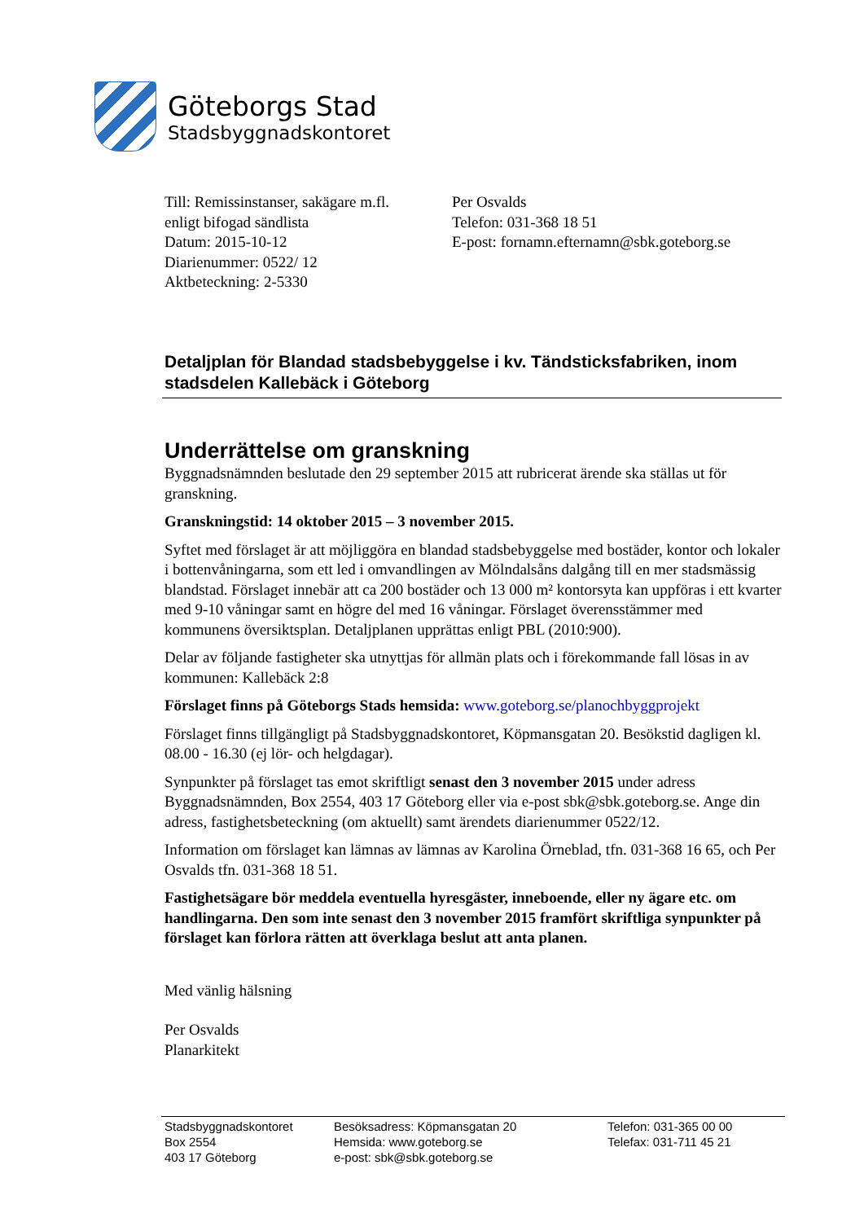Göteborgs Stad
Stadsbyggnadskontoret
Till: Remissinstanser, sakägare m.fl.
enligt bifogad sändlista
Datum: 2015-10-12
Diarienummer: 0522/ 12
Aktbeteckning: 2-5330
Per Osvalds
Telefon: 031-368 18 51
E-post: fornamn.efternamn@sbk.goteborg.se
Detaljplan för Blandad stadsbebyggelse i kv. Tändsticksfabriken, inom stadsdelen Kallebäck i Göteborg
Underrättelse om granskning
Byggnadsnämnden beslutade den 29 september 2015 att rubricerat ärende ska ställas ut för granskning.
Granskningstid: 14 oktober 2015 – 3 november 2015.
Syftet med förslaget är att möjliggöra en blandad stadsbebyggelse med bostäder, kontor och lokaler i bottenvåningarna, som ett led i omvandlingen av Mölndalsåns dalgång till en mer stadsmässig blandstad. Förslaget innebär att ca 200 bostäder och 13 000 m² kontorsyta kan uppföras i ett kvarter med 9-10 våningar samt en högre del med 16 våningar. Förslaget överensstämmer med kommunens översiktsplan. Detaljplanen upprättas enligt PBL (2010:900).
Delar av följande fastigheter ska utnyttjas för allmän plats och i förekommande fall lösas in av kommunen: Kallebäck 2:8
Förslaget finns på Göteborgs Stads hemsida: www.goteborg.se/planochbyggprojekt
Förslaget finns tillgängligt på Stadsbyggnadskontoret, Köpmansgatan 20. Besökstid dagligen kl. 08.00 - 16.30 (ej lör- och helgdagar).
Synpunkter på förslaget tas emot skriftligt senast den 3 november 2015 under adress Byggnadsnämnden, Box 2554, 403 17 Göteborg eller via e-post sbk@sbk.goteborg.se. Ange din adress, fastighetsbeteckning (om aktuellt) samt ärendets diarienummer 0522/12.
Information om förslaget kan lämnas av lämnas av Karolina Örneblad, tfn. 031-368 16 65, och Per Osvalds tfn. 031-368 18 51.
Fastighetsägare bör meddela eventuella hyresgäster, inneboende, eller ny ägare etc. om handlingarna. Den som inte senast den 3 november 2015 framfört skriftliga synpunkter på förslaget kan förlora rätten att överklaga beslut att anta planen.
Med vänlig hälsning
Per Osvalds
Planarkitekt
Stadsbyggnadskontoret
Box 2554
403 17 Göteborg
Besöksadress: Köpmansgatan 20
Hemsida: www.goteborg.se
e-post: sbk@sbk.goteborg.se
Telefon: 031-365 00 00
Telefax: 031-711 45 21